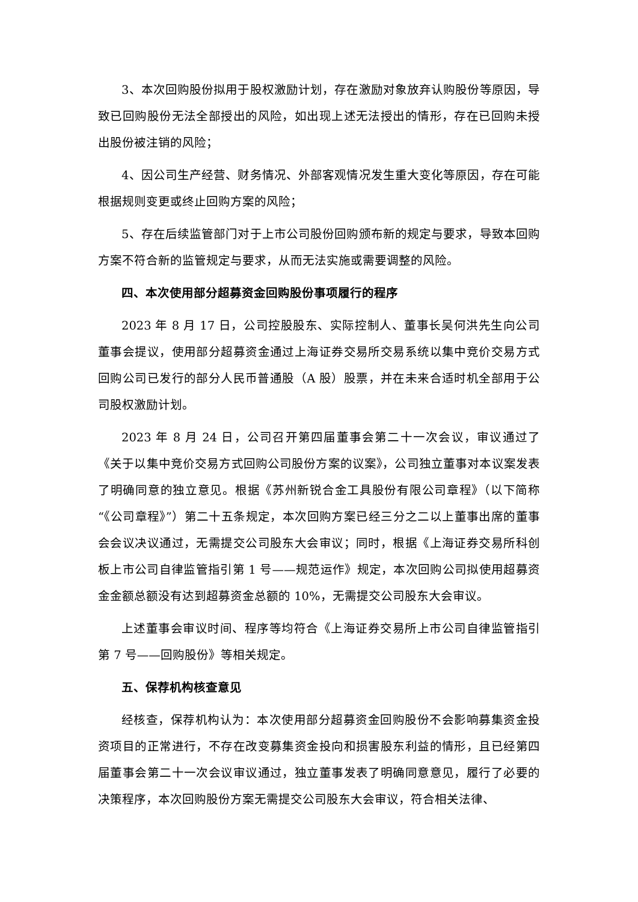3、本次回购股份拟用于股权激励计划，存在激励对象放弃认购股份等原因，导致已回购股份无法全部授出的风险，如出现上述无法授出的情形，存在已回购未授出股份被注销的风险；
4、因公司生产经营、财务情况、外部客观情况发生重大变化等原因，存在可能根据规则变更或终止回购方案的风险；
5、存在后续监管部门对于上市公司股份回购颁布新的规定与要求，导致本回购方案不符合新的监管规定与要求，从而无法实施或需要调整的风险。
四、本次使用部分超募资金回购股份事项履行的程序
2023 年 8 月 17 日，公司控股股东、实际控制人、董事长吴何洪先生向公司董事会提议，使用部分超募资金通过上海证券交易所交易系统以集中竞价交易方式回购公司已发行的部分人民币普通股（A 股）股票，并在未来合适时机全部用于公司股权激励计划。
2023 年 8 月 24 日，公司召开第四届董事会第二十一次会议，审议通过了《关于以集中竞价交易方式回购公司股份方案的议案》，公司独立董事对本议案发表了明确同意的独立意见。根据《苏州新锐合金工具股份有限公司章程》（以下简称“《公司章程》”）第二十五条规定，本次回购方案已经三分之二以上董事出席的董事会会议决议通过，无需提交公司股东大会审议；同时，根据《上海证券交易所科创板上市公司自律监管指引第 1 号——规范运作》规定，本次回购公司拟使用超募资金金额总额没有达到超募资金总额的 10%，无需提交公司股东大会审议。
上述董事会审议时间、程序等均符合《上海证券交易所上市公司自律监管指引第 7 号——回购股份》等相关规定。
五、保荐机构核查意见
经核查，保荐机构认为：本次使用部分超募资金回购股份不会影响募集资金投资项目的正常进行，不存在改变募集资金投向和损害股东利益的情形，且已经第四届董事会第二十一次会议审议通过，独立董事发表了明确同意意见，履行了必要的决策程序，本次回购股份方案无需提交公司股东大会审议，符合相关法律、